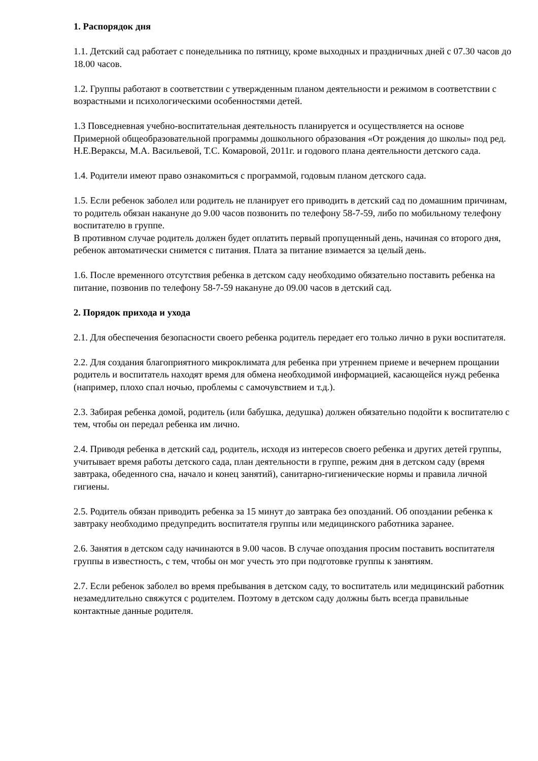1. Распорядок дня
1.1. Детский сад работает с понедельника по пятницу, кроме выходных и праздничных дней с 07.30 часов до 18.00 часов.
1.2. Группы работают в соответствии с утвержденным планом деятельности и режимом в соответствии с возрастными и психологическими особенностями детей.
1.3 Повседневная учебно-воспитательная деятельность планируется и осуществляется на основе Примерной общеобразовательной программы дошкольного образования «От рождения до школы» под ред. Н.Е.Вераксы, М.А. Васильевой, Т.С. Комаровой, 2011г. и годового плана деятельности детского сада.
1.4. Родители имеют право ознакомиться с программой, годовым планом детского сада.
1.5. Если ребенок заболел или родитель не планирует его приводить в детский сад по домашним причинам, то родитель обязан накануне до 9.00 часов позвонить по телефону 58-7-59, либо по мобильному телефону воспитателю в группе.
В противном случае родитель должен будет оплатить первый пропущенный день, начиная со второго дня, ребенок автоматически снимется с питания. Плата за питание взимается за целый день.
1.6. После временного отсутствия ребенка в детском саду необходимо обязательно поставить ребенка на питание, позвонив по телефону 58-7-59 накануне до 09.00 часов в детский сад.
2. Порядок прихода и ухода
2.1. Для обеспечения безопасности своего ребенка родитель передает его только лично в руки воспитателя.
2.2. Для создания благоприятного микроклимата для ребенка при утреннем приеме и вечернем прощании родитель и воспитатель находят время для обмена необходимой информацией, касающейся нужд ребенка (например, плохо спал ночью, проблемы с самочувствием и т.д.).
2.3. Забирая ребенка домой, родитель (или бабушка, дедушка) должен обязательно подойти к воспитателю с тем, чтобы он передал ребенка им лично.
2.4. Приводя ребенка в детский сад, родитель, исходя из интересов своего ребенка и других детей группы, учитывает время работы детского сада, план деятельности в группе, режим дня в детском саду (время завтрака, обеденного сна, начало и конец занятий), санитарно-гигиенические нормы и правила личной гигиены.
2.5. Родитель обязан приводить ребенка за 15 минут до завтрака без опозданий. Об опоздании ребенка к завтраку необходимо предупредить воспитателя группы или медицинского работника заранее.
2.6. Занятия в детском саду начинаются в 9.00 часов. В случае опоздания просим поставить воспитателя группы в известность, с тем, чтобы он мог учесть это при подготовке группы к занятиям.
2.7. Если ребенок заболел во время пребывания в детском саду, то воспитатель или медицинский работник незамедлительно свяжутся с родителем. Поэтому в детском саду должны быть всегда правильные контактные данные родителя.